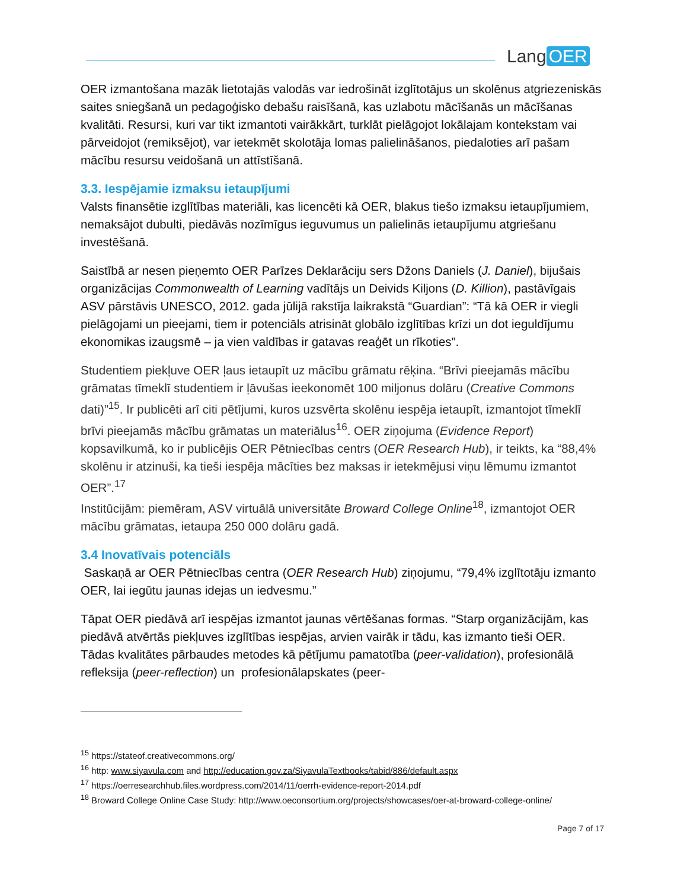Lang OER
OER izmantošana mazāk lietotajās valodās var iedrošināt izglītotājus un skolēnus atgriezeniskās saites sniegšanā un pedagoģisko debašu raisīšanā, kas uzlabotu mācīšanās un mācīšanas kvalitāti. Resursi, kuri var tikt izmantoti vairākkārt, turklāt pielāgojot lokālajam kontekstam vai pārveidojot (remiksējot), var ietekmēt skolotāja lomas palielināšanos, piedaloties arī pašam mācību resursu veidošanā un attīstīšanā.
3.3. Iespējamie izmaksu ietaupījumi
Valsts finansētie izglītības materiāli, kas licencēti kā OER, blakus tiešo izmaksu ietaupījumiem, nemaksājot dubulti, piedāvās nozīmīgus ieguvumus un palielinās ietaupījumu atgriešanu investēšanā.
Saistībā ar nesen pieņemto OER Parīzes Deklarāciju sers Džons Daniels (J. Daniel), bijušais organizācijas Commonwealth of Learning vadītājs un Deivids Kiljons (D. Killion), pastāvīgais ASV pārstāvis UNESCO, 2012. gada jūlijā rakstīja laikrakstā “Guardian”: “Tā kā OER ir viegli pielāgojami un pieejami, tiem ir potenciāls atrisināt globālo izglītības krīzi un dot ieguldījumu ekonomikas izaugsmē – ja vien valdības ir gatavas reaģēt un rīkoties”.
Studentiem piekļuve OER ļaus ietaupīt uz mācību grāmatu rēķina. “Brīvi pieejamās mācību grāmatas tīmeklī studentiem ir ļāvušas ieekonomēt 100 miljonus dolāru (Creative Commons dati)”<sup>15</sup>. Ir publicēti arī citi pētījumi, kuros uzsvērta skolēnu iespēja ietaupīt, izmantojot tīmeklī brīvi pieejamās mācību grāmatas un materiālus<sup>16</sup>. OER ziņojuma (Evidence Report) kopsavilkumā, ko ir publicējis OER Pētniecības centrs (OER Research Hub), ir teikts, ka “88,4% skolēnu ir atzinuši, ka tieši iespēja mācīties bez maksas ir ietekmējusi viņu lēmumu izmantot OER”.<sup>17</sup>
Institūcijām: piemēram, ASV virtuālā universitāte Broward College Online<sup>18</sup>, izmantojot OER mācību grāmatas, ietaupa 250 000 dolāru gadā.
3.4 Inovatīvais potenciāls
Saskaņā ar OER Pētniecības centra (OER Research Hub) ziņojumu, “79,4% izglītotāju izmanto OER, lai iegūtu jaunas idejas un iedvesmu.”
Tāpat OER piedāvā arī iespējas izmantot jaunas vērtēšanas formas. “Starp organizācijām, kas piedāvā atvērtās piekļuves izglītības iespējas, arvien vairāk ir tādu, kas izmanto tieši OER. Tādas kvalitātes pārbaudes metodes kā pētījumu pamatotība (peer-validation), profesionālā refleksija (peer-reflection) un profesionālapskates (peer-
<sup>15</sup> https://stateof.creativecommons.org/
<sup>16</sup> http: www.siyavula.com and http://education.gov.za/SiyavulaTextbooks/tabid/886/default.aspx
<sup>17</sup> https://oerresearchhub.files.wordpress.com/2014/11/oerrh-evidence-report-2014.pdf
<sup>18</sup> Broward College Online Case Study: http://www.oeconsortium.org/projects/showcases/oer-at-broward-college-online/
Page 7 of 17